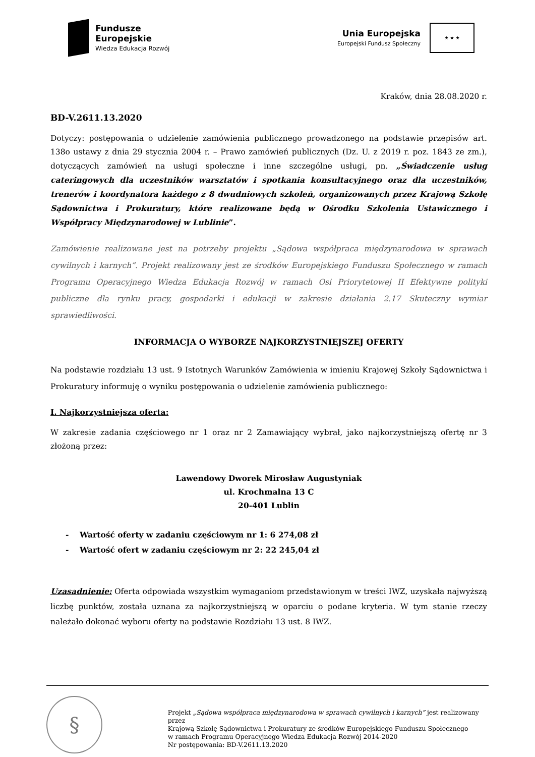Fundusze
Europejskie
Wiedza Edukacja Rozwój
Unia Europejska
Europejski Fundusz Społeczny
★ ★ ★
Kraków, dnia 28.08.2020 r.
BD-V.2611.13.2020
Dotyczy: postępowania o udzielenie zamówienia publicznego prowadzonego na podstawie przepisów art. 138o ustawy z dnia 29 stycznia 2004 r. – Prawo zamówień publicznych (Dz. U. z 2019 r. poz. 1843 ze zm.), dotyczących zamówień na usługi społeczne i inne szczególne usługi, pn. „Świadczenie usług cateringowych dla uczestników warsztatów i spotkania konsultacyjnego oraz dla uczestników, trenerów i koordynatora każdego z 8 dwudniowych szkoleń, organizowanych przez Krajową Szkołę Sądownictwa i Prokuratury, które realizowane będą w Ośrodku Szkolenia Ustawicznego i Współpracy Międzynarodowej w Lublinie”.
Zamówienie realizowane jest na potrzeby projektu „Sądowa współpraca międzynarodowa w sprawach cywilnych i karnych”. Projekt realizowany jest ze środków Europejskiego Funduszu Społecznego w ramach Programu Operacyjnego Wiedza Edukacja Rozwój w ramach Osi Priorytetowej II Efektywne polityki publiczne dla rynku pracy, gospodarki i edukacji w zakresie działania 2.17 Skuteczny wymiar sprawiedliwości.
INFORMACJA O WYBORZE NAJKORZYSTNIEJSZEJ OFERTY
Na podstawie rozdziału 13 ust. 9 Istotnych Warunków Zamówienia w imieniu Krajowej Szkoły Sądownictwa i Prokuratury informuję o wyniku postępowania o udzielenie zamówienia publicznego:
I. Najkorzystniejsza oferta:
W zakresie zadania częściowego nr 1 oraz nr 2 Zamawiający wybrał, jako najkorzystniejszą ofertę nr 3 złożoną przez:
Lawendowy Dworek Mirosław Augustyniak
ul. Krochmalna 13 C
20-401 Lublin
- Wartość oferty w zadaniu częściowym nr 1: 6 274,08 zł
- Wartość ofert w zadaniu częściowym nr 2: 22 245,04 zł
Uzasadnienie: Oferta odpowiada wszystkim wymaganiom przedstawionym w treści IWZ, uzyskała najwyższą liczbę punktów, została uznana za najkorzystniejszą w oparciu o podane kryteria. W tym stanie rzeczy należało dokonać wyboru oferty na podstawie Rozdziału 13 ust. 8 IWZ.
§
Projekt „Sądowa współpraca międzynarodowa w sprawach cywilnych i karnych” jest realizowany przez
Krajową Szkołę Sądownictwa i Prokuratury ze środków Europejskiego Funduszu Społecznego
w ramach Programu Operacyjnego Wiedza Edukacja Rozwój 2014-2020
Nr postępowania: BD-V.2611.13.2020